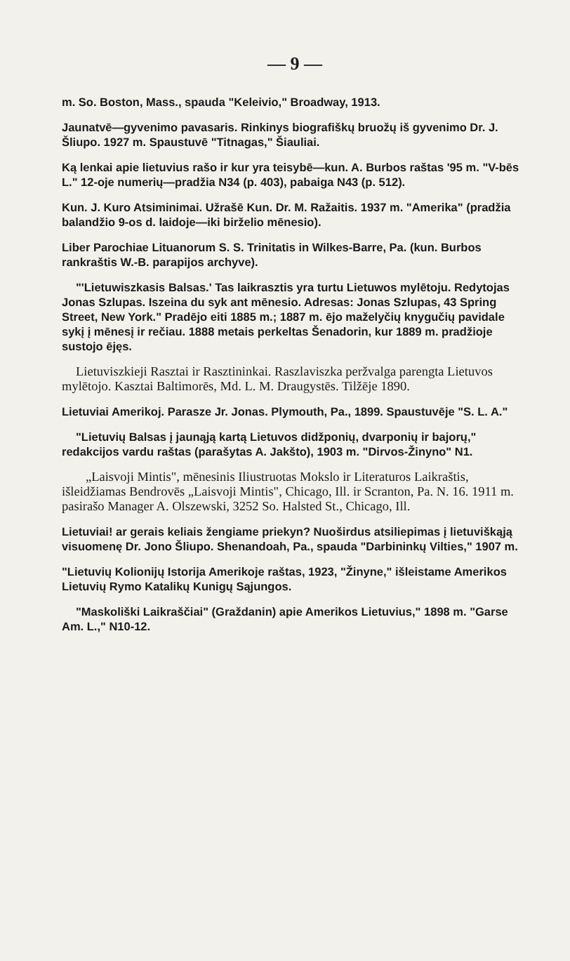— 9 —
m. So. Boston, Mass., spauda "Keleivio," Broadway, 1913.
Jaunatvē—gyvenimo pavasaris. Rinkinys biografiškų bruožų iš gyvenimo Dr. J. Šliupo. 1927 m. Spaustuvē "Titnagas," Šiauliai.
Ką lenkai apie lietuvius rašo ir kur yra teisybē—kun. A. Burbos raštas '95 m. "V-bēs L." 12-oje numerių—pradžia N34 (p. 403), pabaiga N43 (p. 512).
Kun. J. Kuro Atsiminimai. Užrašē Kun. Dr. M. Ražaitis. 1937 m. "Amerika" (pradžia balandžio 9-os d. laidoje—iki birželio mēnesio).
Liber Parochiae Lituanorum S. S. Trinitatis in Wilkes-Barre, Pa. (kun. Burbos rankraštis W.-B. parapijos archyve).
"'Lietuwiszkasis Balsas.' Tas laikrasztis yra turtu Lietuwos mylētoju. Redytojas Jonas Szlupas. Iszeina du syk ant mēnesio. Adresas: Jonas Szlupas, 43 Spring Street, New York." Pradējo eiti 1885 m.; 1887 m. ējo maželyčių knygučių pavidale sykį į mēnesį ir rečiau. 1888 metais perkeltas Šenadorin, kur 1889 m. pradžioje sustojo ējęs.
Lietuviszkieji Rasztai ir Rasztininkai. Raszlaviszka peržvalga parengta Lietuvos mylētojo. Kasztai Baltimorēs, Md. L. M. Draugystēs. Tilžēje 1890.
Lietuviai Amerikoj. Parasze Jr. Jonas. Plymouth, Pa., 1899. Spaustuvēje "S. L. A."
"Lietuvių Balsas į jaunąją kartą Lietuvos didžponių, dvarponių ir bajorų," redakcijos vardu raštas (parašytas A. Jakšto), 1903 m. "Dirvos-Žinyno" N1.
„Laisvoji Mintis", mēnesinis Iliustruotas Mokslo ir Literaturos Laikraštis, išleidžiamas Bendrovēs „Laisvoji Mintis", Chicago, Ill. ir Scranton, Pa. N. 16. 1911 m. pasirašo Manager A. Olszewski, 3252 So. Halsted St., Chicago, Ill.
Lietuviai! ar gerais keliais žengiame priekyn? Nuoširdus atsiliepimas į lietuviškąją visuomenę Dr. Jono Šliupo. Shenandoah, Pa., spauda "Darbininkų Vilties," 1907 m.
"Lietuvių Kolionijų Istorija Amerikoje raštas, 1923, "Žinyne," išleistame Amerikos Lietuvių Rymo Katalikų Kunigų Sąjungos.
"Maskoliški Laikraščiai" (Graždanin) apie Amerikos Lietuvius," 1898 m. "Garse Am. L.," N10-12.